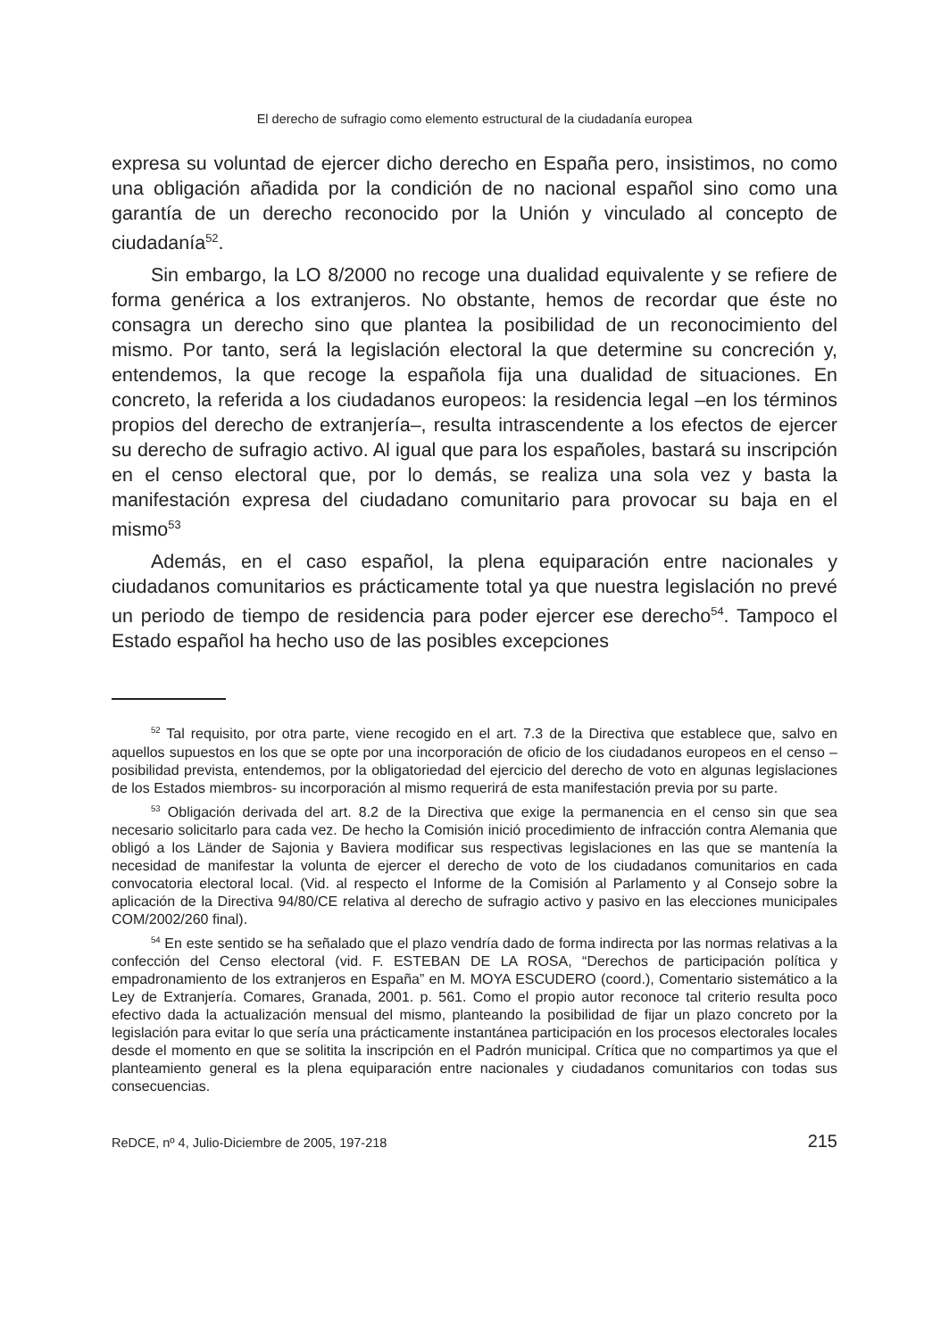El derecho de sufragio como elemento estructural de la ciudadanía europea
expresa su voluntad de ejercer dicho derecho en España pero, insistimos, no como una obligación añadida por la condición de no nacional español sino como una garantía de un derecho reconocido por la Unión y vinculado al concepto de ciudadanía<sup>52</sup>.
Sin embargo, la LO 8/2000 no recoge una dualidad equivalente y se refiere de forma genérica a los extranjeros. No obstante, hemos de recordar que éste no consagra un derecho sino que plantea la posibilidad de un reconocimiento del mismo. Por tanto, será la legislación electoral la que determine su concreción y, entendemos, la que recoge la española fija una dualidad de situaciones. En concreto, la referida a los ciudadanos europeos: la residencia legal –en los términos propios del derecho de extranjería–, resulta intrascendente a los efectos de ejercer su derecho de sufragio activo. Al igual que para los españoles, bastará su inscripción en el censo electoral que, por lo demás, se realiza una sola vez y basta la manifestación expresa del ciudadano comunitario para provocar su baja en el mismo<sup>53</sup>
Además, en el caso español, la plena equiparación entre nacionales y ciudadanos comunitarios es prácticamente total ya que nuestra legislación no prevé un periodo de tiempo de residencia para poder ejercer ese derecho<sup>54</sup>. Tampoco el Estado español ha hecho uso de las posibles excepciones
<sup>52</sup> Tal requisito, por otra parte, viene recogido en el art. 7.3 de la Directiva que establece que, salvo en aquellos supuestos en los que se opte por una incorporación de oficio de los ciudadanos europeos en el censo –posibilidad prevista, entendemos, por la obligatoriedad del ejercicio del derecho de voto en algunas legislaciones de los Estados miembros- su incorporación al mismo requerirá de esta manifestación previa por su parte.
<sup>53</sup> Obligación derivada del art. 8.2 de la Directiva que exige la permanencia en el censo sin que sea necesario solicitarlo para cada vez. De hecho la Comisión inició procedimiento de infracción contra Alemania que obligó a los Länder de Sajonia y Baviera modificar sus respectivas legislaciones en las que se mantenía la necesidad de manifestar la volunta de ejercer el derecho de voto de los ciudadanos comunitarios en cada convocatoria electoral local. (Vid. al respecto el Informe de la Comisión al Parlamento y al Consejo sobre la aplicación de la Directiva 94/80/CE relativa al derecho de sufragio activo y pasivo en las elecciones municipales COM/2002/260 final).
<sup>54</sup> En este sentido se ha señalado que el plazo vendría dado de forma indirecta por las normas relativas a la confección del Censo electoral (vid. F. ESTEBAN DE LA ROSA, “Derechos de participación política y empadronamiento de los extranjeros en España” en M. MOYA ESCUDERO (coord.), Comentario sistemático a la Ley de Extranjería. Comares, Granada, 2001. p. 561. Como el propio autor reconoce tal criterio resulta poco efectivo dada la actualización mensual del mismo, planteando la posibilidad de fijar un plazo concreto por la legislación para evitar lo que sería una prácticamente instantánea participación en los procesos electorales locales desde el momento en que se solitita la inscripción en el Padrón municipal. Crítica que no compartimos ya que el planteamiento general es la plena equiparación entre nacionales y ciudadanos comunitarios con todas sus consecuencias.
ReDCE, nº 4, Julio-Diciembre de 2005, 197-218 215